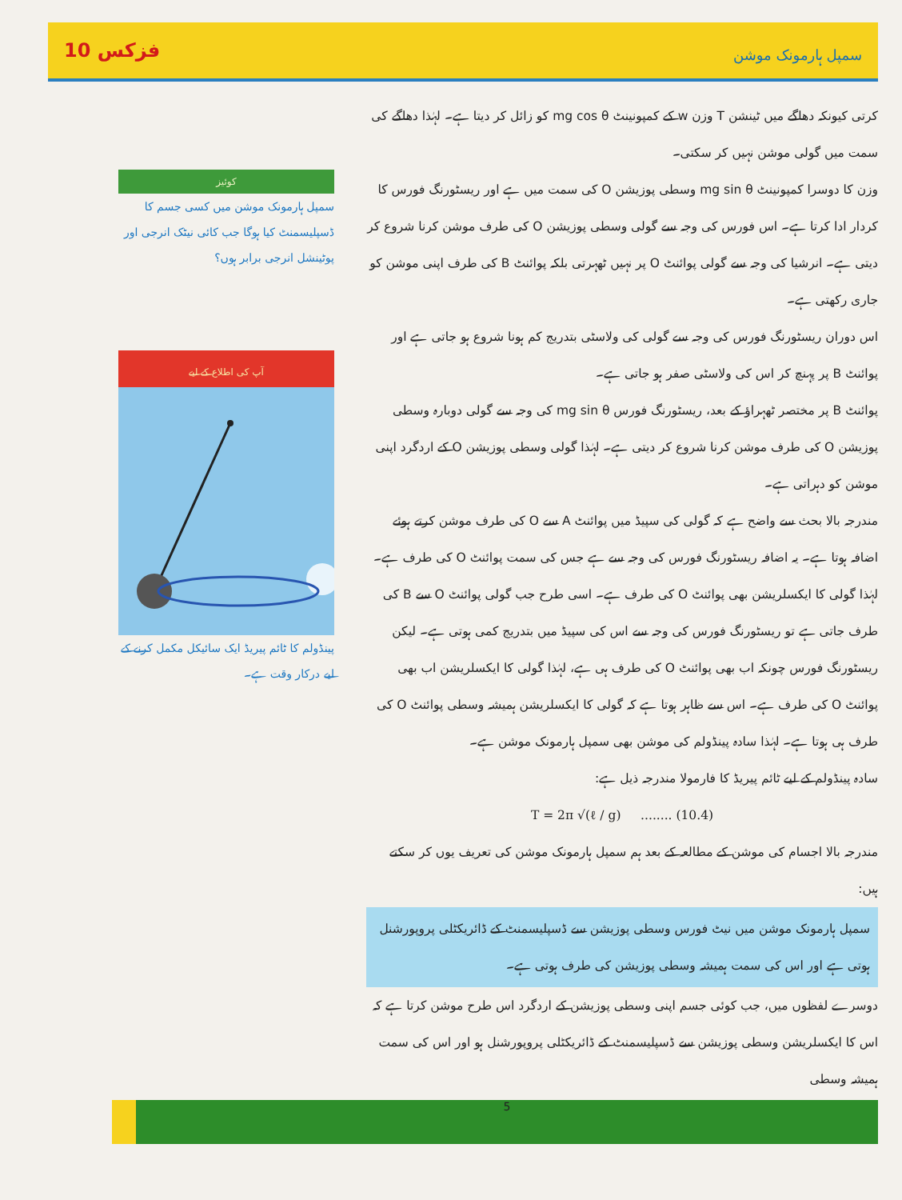10 فزکس سمپل ہارمونک موشن
کرتی کیونکہ دھاگے میں ٹینشن T وزن w کے کمپونینٹ mg cos θ کو زائل کر دیتا ہے۔ لہٰذا دھاگے کی سمت میں گولی موشن نہیں کر سکتی۔
وزن کا دوسرا کمپونینٹ mg sin θ وسطی پوزیشن O کی سمت میں ہے اور ریسٹورنگ فورس کا کردار ادا کرتا ہے۔ اس فورس کی وجہ سے گولی وسطی پوزیشن O کی طرف موشن کرنا شروع کر دیتی ہے۔ انرشیا کی وجہ سے گولی پوائنٹ O پر نہیں ٹھہرتی بلکہ پوائنٹ B کی طرف اپنی موشن کو جاری رکھتی ہے۔
اس دوران ریسٹورنگ فورس کی وجہ سے گولی کی ولاسٹی بتدریج کم ہونا شروع ہو جاتی ہے اور پوائنٹ B پر پہنچ کر اس کی ولاسٹی صفر ہو جاتی ہے۔
پوائنٹ B پر مختصر ٹھہراؤ کے بعد، ریسٹورنگ فورس mg sin θ کی وجہ سے گولی دوبارہ وسطی پوزیشن O کی طرف موشن کرنا شروع کر دیتی ہے۔ لہٰذا گولی وسطی پوزیشن O کے اردگرد اپنی موشن کو دہراتی ہے۔
مندرجہ بالا بحث سے واضح ہے کہ گولی کی سپیڈ میں پوائنٹ A سے O کی طرف موشن کرتے ہوئے اضافہ ہوتا ہے۔ یہ اضافہ ریسٹورنگ فورس کی وجہ سے ہے جس کی سمت پوائنٹ O کی طرف ہے۔ لہٰذا گولی کا ایکسلریشن بھی پوائنٹ O کی طرف ہے۔ اسی طرح جب گولی پوائنٹ O سے B کی طرف جاتی ہے تو ریسٹورنگ فورس کی وجہ سے اس کی سپیڈ میں بتدریج کمی ہوتی ہے۔ لیکن ریسٹورنگ فورس چونکہ اب بھی پوائنٹ O کی طرف ہی ہے، لہٰذا گولی کا ایکسلریشن اب بھی پوائنٹ O کی طرف ہے۔ اس سے ظاہر ہوتا ہے کہ گولی کا ایکسلریشن ہمیشہ وسطی پوائنٹ O کی طرف ہی ہوتا ہے۔ لہٰذا سادہ پینڈولم کی موشن بھی سمپل ہارمونک موشن ہے۔
سادہ پینڈولم کے لیے ٹائم پیریڈ کا فارمولا مندرجہ ذیل ہے:
T = 2π √(ℓ / g) ........ (10.4)
مندرجہ بالا اجسام کی موشن کے مطالعہ کے بعد ہم سمپل ہارمونک موشن کی تعریف یوں کر سکتے ہیں:
سمپل ہارمونک موشن میں نیٹ فورس وسطی پوزیشن سے ڈسپلیسمنٹ کے ڈائریکٹلی پروپورشنل ہوتی ہے اور اس کی سمت ہمیشہ وسطی پوزیشن کی طرف ہوتی ہے۔
دوسرے لفظوں میں، جب کوئی جسم اپنی وسطی پوزیشن کے اردگرد اس طرح موشن کرتا ہے کہ اس کا ایکسلریشن وسطی پوزیشن سے ڈسپلیسمنٹ کے ڈائریکٹلی پروپورشنل ہو اور اس کی سمت ہمیشہ وسطی
کوئیز
سمپل ہارمونک موشن میں کسی جسم کا ڈسپلیسمنٹ کیا ہوگا جب کائی نیٹک انرجی اور پوٹینشل انرجی برابر ہوں؟
آپ کی اطلاع کے لیے
پینڈولم کا ٹائم پیریڈ ایک سائیکل مکمل کرنے کے لیے درکار وقت ہے۔
5